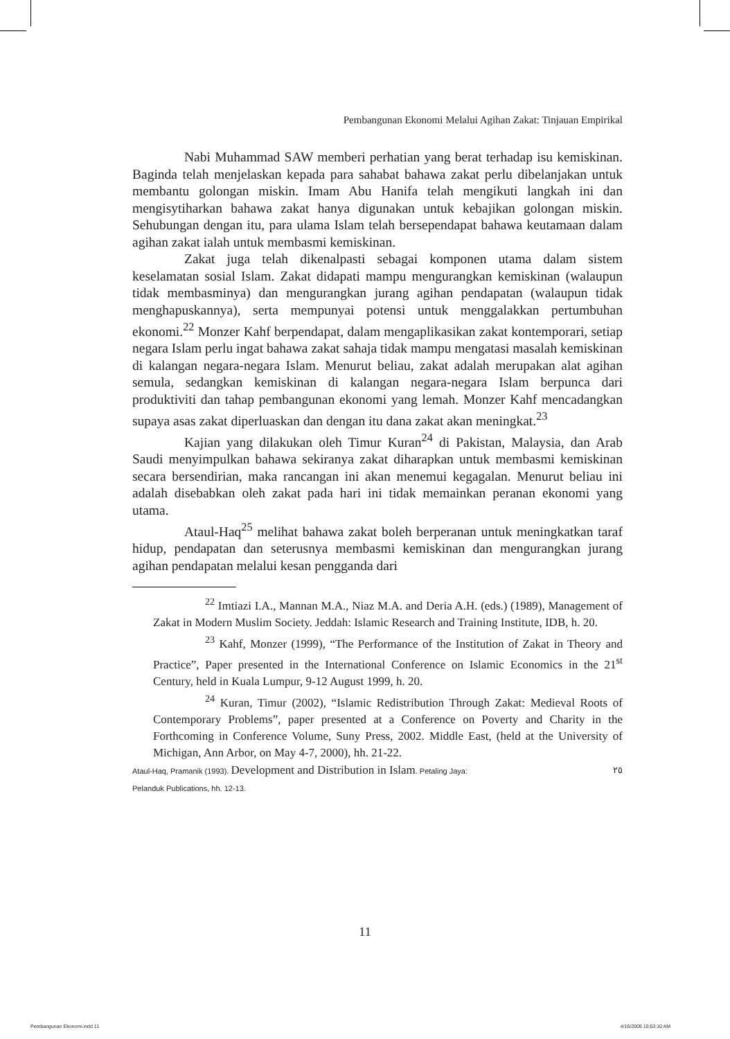Pembangunan Ekonomi Melalui Agihan Zakat: Tinjauan Empirikal
Nabi Muhammad SAW memberi perhatian yang berat terhadap isu kemiskinan. Baginda telah menjelaskan kepada para sahabat bahawa zakat perlu dibelanjakan untuk membantu golongan miskin. Imam Abu Hanifa telah mengikuti langkah ini dan mengisytiharkan bahawa zakat hanya digunakan untuk kebajikan golongan miskin. Sehubungan dengan itu, para ulama Islam telah bersependapat bahawa keutamaan dalam agihan zakat ialah untuk membasmi kemiskinan.
Zakat juga telah dikenalpasti sebagai komponen utama dalam sistem keselamatan sosial Islam. Zakat didapati mampu mengurangkan kemiskinan (walaupun tidak membasminya) dan mengurangkan jurang agihan pendapatan (walaupun tidak menghapuskannya), serta mempunyai potensi untuk menggalakkan pertumbuhan ekonomi.<sup>22</sup> Monzer Kahf berpendapat, dalam mengaplikasikan zakat kontemporari, setiap negara Islam perlu ingat bahawa zakat sahaja tidak mampu mengatasi masalah kemiskinan di kalangan negara-negara Islam. Menurut beliau, zakat adalah merupakan alat agihan semula, sedangkan kemiskinan di kalangan negara-negara Islam berpunca dari produktiviti dan tahap pembangunan ekonomi yang lemah. Monzer Kahf mencadangkan supaya asas zakat diperluaskan dan dengan itu dana zakat akan meningkat.<sup>23</sup>
Kajian yang dilakukan oleh Timur Kuran<sup>24</sup> di Pakistan, Malaysia, dan Arab Saudi menyimpulkan bahawa sekiranya zakat diharapkan untuk membasmi kemiskinan secara bersendirian, maka rancangan ini akan menemui kegagalan. Menurut beliau ini adalah disebabkan oleh zakat pada hari ini tidak memainkan peranan ekonomi yang utama.
Ataul-Haq<sup>25</sup> melihat bahawa zakat boleh berperanan untuk meningkatkan taraf hidup, pendapatan dan seterusnya membasmi kemiskinan dan mengurangkan jurang agihan pendapatan melalui kesan pengganda dari
<sup>22</sup> Imtiazi I.A., Mannan M.A., Niaz M.A. and Deria A.H. (eds.) (1989), Management of Zakat in Modern Muslim Society. Jeddah: Islamic Research and Training Institute, IDB, h. 20.
<sup>23</sup> Kahf, Monzer (1999), “The Performance of the Institution of Zakat in Theory and Practice”, Paper presented in the International Conference on Islamic Economics in the 21<sup>st</sup> Century, held in Kuala Lumpur, 9-12 August 1999, h. 20.
<sup>24</sup> Kuran, Timur (2002), “Islamic Redistribution Through Zakat: Medieval Roots of Contemporary Problems”, paper presented at a Conference on Poverty and Charity in the Forthcoming in Conference Volume, Suny Press, 2002. Middle East, (held at the University of Michigan, Ann Arbor, on May 4-7, 2000), hh. 21-22.
Ataul-Haq, Pramanik (1993). Development and Distribution in Islam. Petaling Jaya: ٢٥
Pelanduk Publications, hh. 12-13.
11
Pembangunan Ekonomi.indd 11 4/16/2009 10:53:10 AM